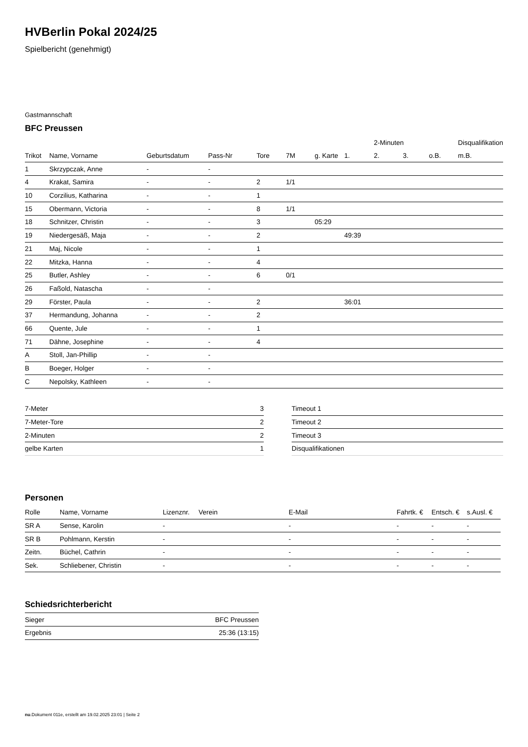HVBerlin Pokal 2024/25
Spielbericht (genehmigt)
Gastmannschaft
BFC Preussen
| | | | | | | | | 2-Minuten | | | Disqualifikation |
| --- | --- | --- | --- | --- | --- | --- | --- | --- | --- | --- | --- |
| Trikot | Name, Vorname | Geburtsdatum | Pass-Nr | Tore | 7M | g. Karte | 1. | 2. | 3. | o.B. | m.B. |
| 1 | Skrzypczak, Anne | - | - | | | | | | | | |
| 4 | Krakat, Samira | - | - | 2 | 1/1 | | | | | | |
| 10 | Corzilius, Katharina | - | - | 1 | | | | | | | |
| 15 | Obermann, Victoria | - | - | 8 | 1/1 | | | | | | |
| 18 | Schnitzer, Christin | - | - | 3 | | 05:29 | | | | | |
| 19 | Niedergesäß, Maja | - | - | 2 | | | 49:39 | | | | |
| 21 | Maj, Nicole | - | - | 1 | | | | | | | |
| 22 | Mitzka, Hanna | - | - | 4 | | | | | | | |
| 25 | Butler, Ashley | - | - | 6 | 0/1 | | | | | | |
| 26 | Faßold, Natascha | - | - | | | | | | | | |
| 29 | Förster, Paula | - | - | 2 | | | 36:01 | | | | |
| 37 | Hermandung, Johanna | - | - | 2 | | | | | | | |
| 66 | Quente, Jule | - | - | 1 | | | | | | | |
| 71 | Dähne, Josephine | - | - | 4 | | | | | | | |
| A | Stoll, Jan-Phillip | - | - | | | | | | | | |
| B | Boeger, Holger | - | - | | | | | | | | |
| C | Nepolsky, Kathleen | - | - | | | | | | | | |
| 7-Meter | 3 |
| 7-Meter-Tore | 2 |
| 2-Minuten | 2 |
| gelbe Karten | 1 |
| Timeout 1 |
| Timeout 2 |
| Timeout 3 |
| Disqualifikationen |
Personen
| Rolle | Name, Vorname | Lizenznr. | Verein | E-Mail | Fahrtk. € | Entsch. € | s.Ausl. € |
| --- | --- | --- | --- | --- | --- | --- | --- |
| SR A | Sense, Karolin | - | | - | - | - | - |
| SR B | Pohlmann, Kerstin | - | | - | - | - | - |
| Zeitn. | Büchel, Cathrin | - | | - | - | - | - |
| Sek. | Schliebener, Christin | - | | - | - | - | - |
Schiedsrichterbericht
| Sieger | BFC Preussen |
| Ergebnis | 25:36 (13:15) |
nu.Dokument 011e, erstellt am 19.02.2025 23:01 | Seite 2